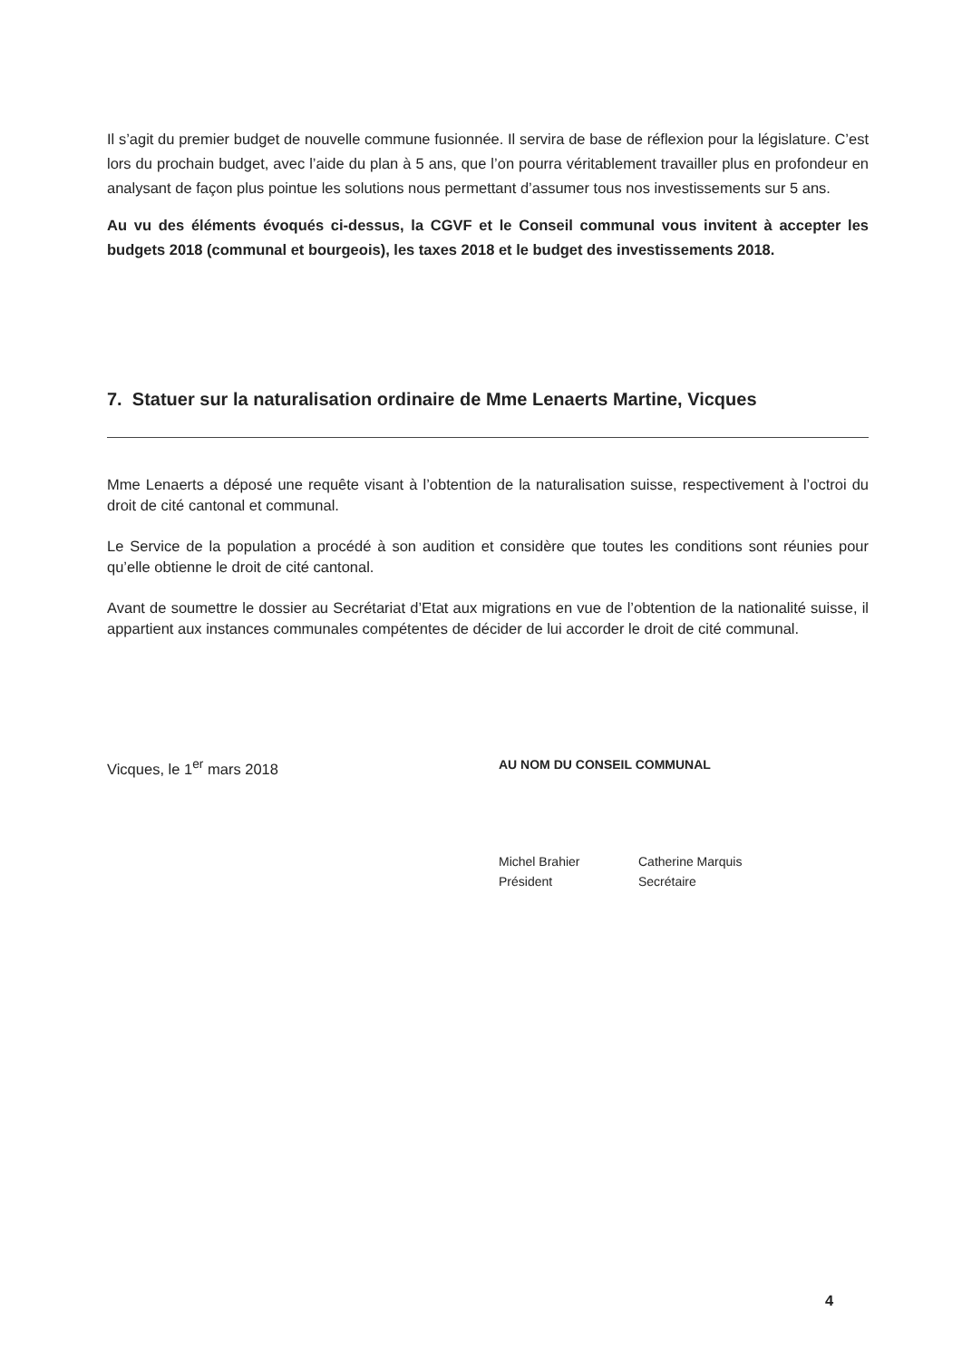Il s’agit du premier budget de nouvelle commune fusionnée. Il servira de base de réflexion pour la législature. C’est lors du prochain budget, avec l’aide du plan à 5 ans, que l’on pourra véritablement travailler plus en profondeur en analysant de façon plus pointue les solutions nous permettant d’assumer tous nos investissements sur 5 ans.
Au vu des éléments évoqués ci-dessus, la CGVF et le Conseil communal vous invitent à accepter les budgets 2018 (communal et bourgeois), les taxes 2018 et le budget des investissements 2018.
7. Statuer sur la naturalisation ordinaire de Mme Lenaerts Martine, Vicques
Mme Lenaerts a déposé une requête visant à l’obtention de la naturalisation suisse, respectivement à l’octroi du droit de cité cantonal et communal.
Le Service de la population a procédé à son audition et considère que toutes les conditions sont réunies pour qu’elle obtienne le droit de cité cantonal.
Avant de soumettre le dossier au Secrétariat d’Etat aux migrations en vue de l’obtention de la nationalité suisse, il appartient aux instances communales compétentes de décider de lui accorder le droit de cité communal.
Vicques, le 1<sup>er</sup> mars 2018
AU NOM DU CONSEIL COMMUNAL
Michel Brahier
Président
Catherine Marquis
Secrétaire
4